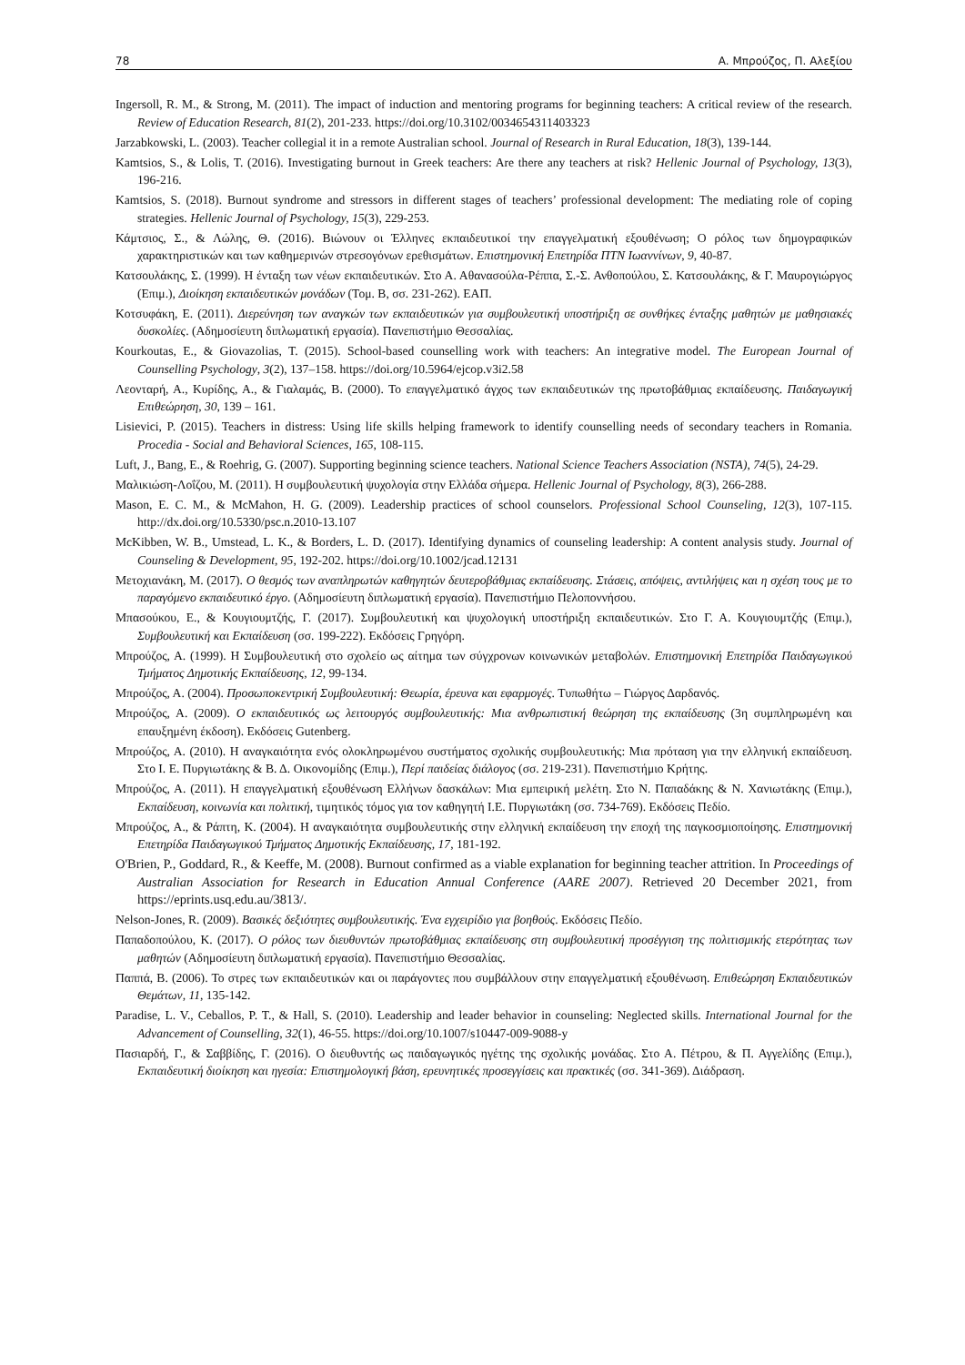78 Α. Μπρούζος, Π. Αλεξίου
Ingersoll, R. M., & Strong, M. (2011). The impact of induction and mentoring programs for beginning teachers: A critical review of the research. Review of Education Research, 81(2), 201-233. https://doi.org/10.3102/0034654311403323
Jarzabkowski, L. (2003). Teacher collegial it in a remote Australian school. Journal of Research in Rural Education, 18(3), 139-144.
Kamtsios, S., & Lolis, T. (2016). Investigating burnout in Greek teachers: Are there any teachers at risk? Hellenic Journal of Psychology, 13(3), 196-216.
Kamtsios, S. (2018). Burnout syndrome and stressors in different stages of teachers’ professional development: The mediating role of coping strategies. Hellenic Journal of Psychology, 15(3), 229-253.
Κάμτσιος, Σ., & Λώλης, Θ. (2016). Βιώνουν οι Έλληνες εκπαιδευτικοί την επαγγελματική εξουθένωση; Ο ρόλος των δημογραφικών χαρακτηριστικών και των καθημερινών στρεσογόνων ερεθισμάτων. Επιστημονική Επετηρίδα ΠΤΝ Ιωαννίνων, 9, 40-87.
Κατσουλάκης, Σ. (1999). Η ένταξη των νέων εκπαιδευτικών. Στο Α. Αθανασούλα-Ρέππα, Σ.-Σ. Ανθοπούλου, Σ. Κατσουλάκης, & Γ. Μαυρογιώργος (Επιμ.), Διοίκηση εκπαιδευτικών μονάδων (Τομ. Β, σσ. 231-262). ΕΑΠ.
Κοτσυφάκη, Ε. (2011). Διερεύνηση των αναγκών των εκπαιδευτικών για συμβουλευτική υποστήριξη σε συνθήκες ένταξης μαθητών με μαθησιακές δυσκολίες. (Αδημοσίευτη διπλωματική εργασία). Πανεπιστήμιο Θεσσαλίας.
Kourkoutas, E., & Giovazolias, T. (2015). School-based counselling work with teachers: An integrative model. The European Journal of Counselling Psychology, 3(2), 137–158. https://doi.org/10.5964/ejcop.v3i2.58
Λεονταρή, Α., Κυρίδης, Α., & Γιαλαμάς, Β. (2000). Το επαγγελματικό άγχος των εκπαιδευτικών της πρωτοβάθμιας εκπαίδευσης. Παιδαγωγική Επιθεώρηση, 30, 139 – 161.
Lisievici, P. (2015). Teachers in distress: Using life skills helping framework to identify counselling needs of secondary teachers in Romania. Procedia - Social and Behavioral Sciences, 165, 108-115.
Luft, J., Bang, E., & Roehrig, G. (2007). Supporting beginning science teachers. National Science Teachers Association (NSTA), 74(5), 24-29.
Μαλικιώση-Λοΐζου, Μ. (2011). Η συμβουλευτική ψυχολογία στην Ελλάδα σήμερα. Hellenic Journal of Psychology, 8(3), 266-288.
Mason, E. C. M., & McMahon, H. G. (2009). Leadership practices of school counselors. Professional School Counseling, 12(3), 107-115. http://dx.doi.org/10.5330/psc.n.2010-13.107
McKibben, W. B., Umstead, L. K., & Borders, L. D. (2017). Identifying dynamics of counseling leadership: A content analysis study. Journal of Counseling & Development, 95, 192-202. https://doi.org/10.1002/jcad.12131
Μετοχιανάκη, Μ. (2017). Ο θεσμός των αναπληρωτών καθηγητών δευτεροβάθμιας εκπαίδευσης. Στάσεις, απόψεις, αντιλήψεις και η σχέση τους με το παραγόμενο εκπαιδευτικό έργο. (Αδημοσίευτη διπλωματική εργασία). Πανεπιστήμιο Πελοποννήσου.
Μπασούκου, Ε., & Κουγιουμτζής, Γ. (2017). Συμβουλευτική και ψυχολογική υποστήριξη εκπαιδευτικών. Στο Γ. Α. Κουγιουμτζής (Επιμ.), Συμβουλευτική και Εκπαίδευση (σσ. 199-222). Εκδόσεις Γρηγόρη.
Μπρούζος, Α. (1999). Η Συμβουλευτική στο σχολείο ως αίτημα των σύγχρονων κοινωνικών μεταβολών. Επιστημονική Επετηρίδα Παιδαγωγικού Τμήματος Δημοτικής Εκπαίδευσης, 12, 99-134.
Μπρούζος, Α. (2004). Προσωποκεντρική Συμβουλευτική: Θεωρία, έρευνα και εφαρμογές. Τυπωθήτω – Γιώργος Δαρδανός.
Μπρούζος, Α. (2009). Ο εκπαιδευτικός ως λειτουργός συμβουλευτικής: Μια ανθρωπιστική θεώρηση της εκπαίδευσης (3η συμπληρωμένη και επαυξημένη έκδοση). Εκδόσεις Gutenberg.
Μπρούζος, Α. (2010). Η αναγκαιότητα ενός ολοκληρωμένου συστήματος σχολικής συμβουλευτικής: Μια πρόταση για την ελληνική εκπαίδευση. Στο Ι. Ε. Πυργιωτάκης & Β. Δ. Οικονομίδης (Επιμ.), Περί παιδείας διάλογος (σσ. 219-231). Πανεπιστήμιο Κρήτης.
Μπρούζος, Α. (2011). Η επαγγελματική εξουθένωση Ελλήνων δασκάλων: Μια εμπειρική μελέτη. Στο Ν. Παπαδάκης & Ν. Χανιωτάκης (Επιμ.), Εκπαίδευση, κοινωνία και πολιτική, τιμητικός τόμος για τον καθηγητή Ι.Ε. Πυργιωτάκη (σσ. 734-769). Εκδόσεις Πεδίο.
Μπρούζος, Α., & Ράπτη, Κ. (2004). Η αναγκαιότητα συμβουλευτικής στην ελληνική εκπαίδευση την εποχή της παγκοσμιοποίησης. Επιστημονική Επετηρίδα Παιδαγωγικού Τμήματος Δημοτικής Εκπαίδευσης, 17, 181-192.
O'Brien, P., Goddard, R., & Keeffe, M. (2008). Burnout confirmed as a viable explanation for beginning teacher attrition. In Proceedings of Australian Association for Research in Education Annual Conference (AARE 2007). Retrieved 20 December 2021, from https://eprints.usq.edu.au/3813/.
Nelson-Jones, R. (2009). Βασικές δεξιότητες συμβουλευτικής. Ένα εγχειρίδιο για βοηθούς. Εκδόσεις Πεδίο.
Παπαδοπούλου, Κ. (2017). Ο ρόλος των διευθυντών πρωτοβάθμιας εκπαίδευσης στη συμβουλευτική προσέγγιση της πολιτισμικής ετερότητας των μαθητών (Αδημοσίευτη διπλωματική εργασία). Πανεπιστήμιο Θεσσαλίας.
Παππά, Β. (2006). Το στρες των εκπαιδευτικών και οι παράγοντες που συμβάλλουν στην επαγγελματική εξουθένωση. Επιθεώρηση Εκπαιδευτικών Θεμάτων, 11, 135-142.
Paradise, L. V., Ceballos, P. T., & Hall, S. (2010). Leadership and leader behavior in counseling: Neglected skills. International Journal for the Advancement of Counselling, 32(1), 46-55. https://doi.org/10.1007/s10447-009-9088-y
Πασιαρδή, Γ., & Σαββίδης, Γ. (2016). Ο διευθυντής ως παιδαγωγικός ηγέτης της σχολικής μονάδας. Στο Α. Πέτρου, & Π. Αγγελίδης (Επιμ.), Εκπαιδευτική διοίκηση και ηγεσία: Επιστημολογική βάση, ερευνητικές προσεγγίσεις και πρακτικές (σσ. 341-369). Διάδραση.